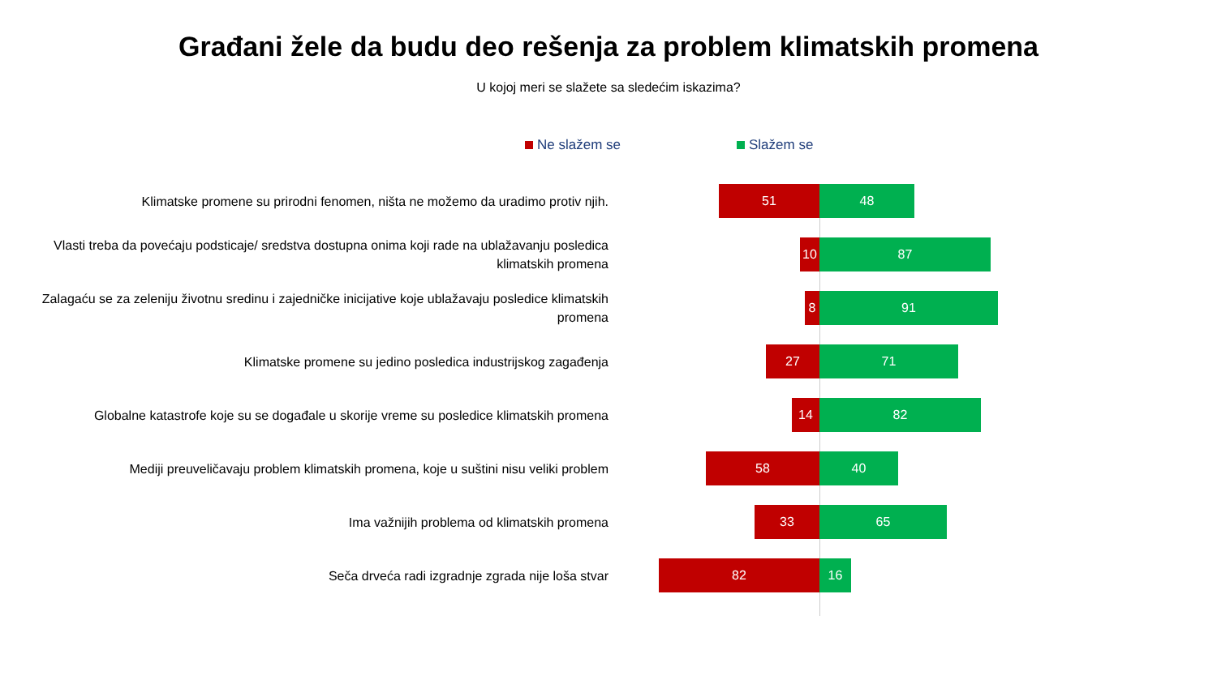Građani žele da budu deo rešenja za problem klimatskih promena
U kojoj meri se slažete sa sledećim iskazima?
Ne slažem se Slažem se
Klimatske promene su prirodni fenomen, ništa ne možemo da uradimo protiv njih.
51 48
Vlasti treba da povećaju podsticaje/ sredstva dostupna onima koji rade na ublažavanju posledica klimatskih promena
10 87
Zalagaću se za zeleniju životnu sredinu i zajedničke inicijative koje ublažavaju posledice klimatskih promena
8 91
Klimatske promene su jedino posledica industrijskog zagađenja
27 71
Globalne katastrofe koje su se događale u skorije vreme su posledice klimatskih promena
14 82
Mediji preuveličavaju problem klimatskih promena, koje u suštini nisu veliki problem
58 40
Ima važnijih problema od klimatskih promena
33 65
Seča drveća radi izgradnje zgrada nije loša stvar
82 16